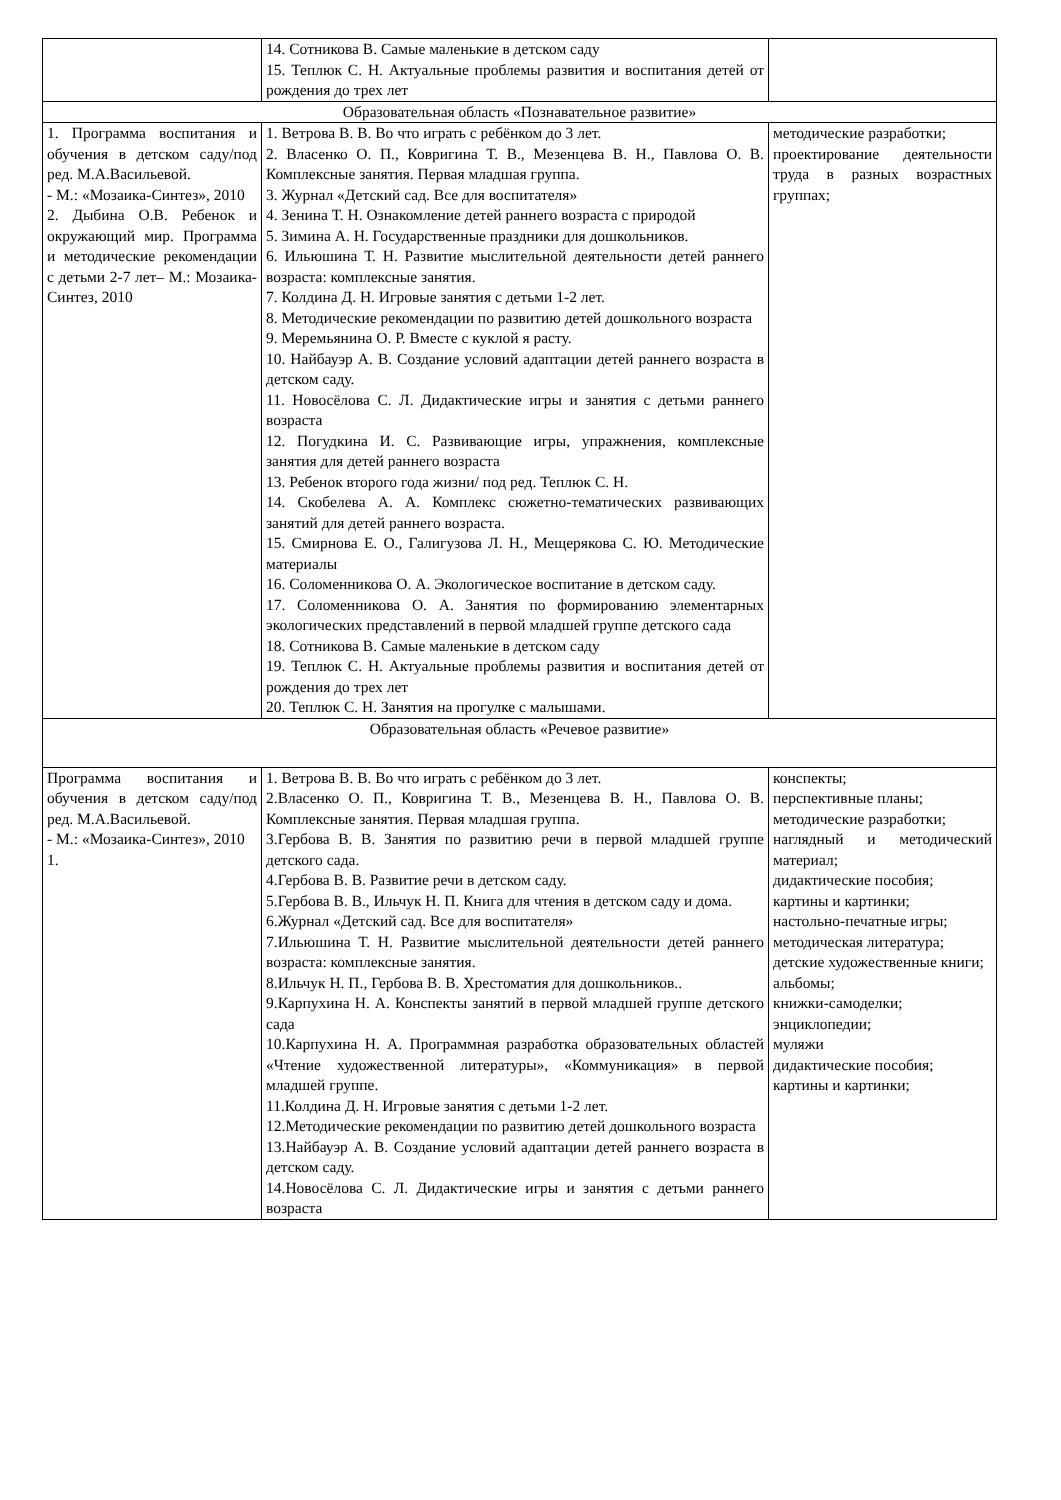| | 14. Сотникова В. Самые маленькие в детском саду 15. Теплюк С. Н. Актуальные проблемы развития и воспитания детей от рождения до трех лет | |
| Образовательная область «Познавательное развитие» | | |
| 1. Программа воспитания и обучения в детском саду/под ред. М.А.Васильевой. - М.: «Мозаика-Синтез», 2010 2. Дыбина О.В. Ребенок и окружающий мир. Программа и методические рекомендации с детьми 2-7 лет– М.: Мозаика-Синтез, 2010 | 1. Ветрова В. В. Во что играть с ребёнком до 3 лет. 2. Власенко О. П., Ковригина Т. В., Мезенцева В. Н., Павлова О. В. Комплексные занятия. Первая младшая группа. 3. Журнал «Детский сад. Все для воспитателя» 4. Зенина Т. Н. Ознакомление детей раннего возраста с природой 5. Зимина А. Н. Государственные праздники для дошкольников. 6. Ильюшина Т. Н. Развитие мыслительной деятельности детей раннего возраста: комплексные занятия. 7. Колдина Д. Н. Игровые занятия с детьми 1-2 лет. 8. Методические рекомендации по развитию детей дошкольного возраста 9. Меремьянина О. Р. Вместе с куклой я расту. 10. Найбауэр А. В. Создание условий адаптации детей раннего возраста в детском саду. 11. Новосёлова С. Л. Дидактические игры и занятия с детьми раннего возраста 12. Погудкина И. С. Развивающие игры, упражнения, комплексные занятия для детей раннего возраста 13. Ребенок второго года жизни/ под ред. Теплюк С. Н. 14. Скобелева А. А. Комплекс сюжетно-тематических развивающих занятий для детей раннего возраста. 15. Смирнова Е. О., Галигузова Л. Н., Мещерякова С. Ю. Методические материалы 16. Соломенникова О. А. Экологическое воспитание в детском саду. 17. Соломенникова О. А. Занятия по формированию элементарных экологических представлений в первой младшей группе детского сада 18. Сотникова В. Самые маленькие в детском саду 19. Теплюк С. Н. Актуальные проблемы развития и воспитания детей от рождения до трех лет 20. Теплюк С. Н. Занятия на прогулке с малышами. | методические разработки; проектирование деятельности труда в разных возрастных группах; |
| Образовательная область «Речевое развитие» | | |
| Программа воспитания и обучения в детском саду/под ред. М.А.Васильевой. - М.: «Мозаика-Синтез», 2010 1. | 1. Ветрова В. В. Во что играть с ребёнком до 3 лет. 2.Власенко О. П., Ковригина Т. В., Мезенцева В. Н., Павлова О. В. Комплексные занятия. Первая младшая группа. 3.Гербова В. В. Занятия по развитию речи в первой младшей группе детского сада. 4.Гербова В. В. Развитие речи в детском саду. 5.Гербова В. В., Ильчук Н. П. Книга для чтения в детском саду и дома. 6.Журнал «Детский сад. Все для воспитателя» 7.Ильюшина Т. Н. Развитие мыслительной деятельности детей раннего возраста: комплексные занятия. 8.Ильчук Н. П., Гербова В. В. Хрестоматия для дошкольников.. 9.Карпухина Н. А. Конспекты занятий в первой младшей группе детского сада 10.Карпухина Н. А. Программная разработка образовательных областей «Чтение художественной литературы», «Коммуникация» в первой младшей группе. 11.Колдина Д. Н. Игровые занятия с детьми 1-2 лет. 12.Методические рекомендации по развитию детей дошкольного возраста 13.Найбауэр А. В. Создание условий адаптации детей раннего возраста в детском саду. 14.Новосёлова С. Л. Дидактические игры и занятия с детьми раннего возраста | конспекты; перспективные планы; методические разработки; наглядный и методический материал; дидактические пособия; картины и картинки; настольно-печатные игры; методическая литература; детские художественные книги; альбомы; книжки-самоделки; энциклопедии; муляжи дидактические пособия; картины и картинки; |